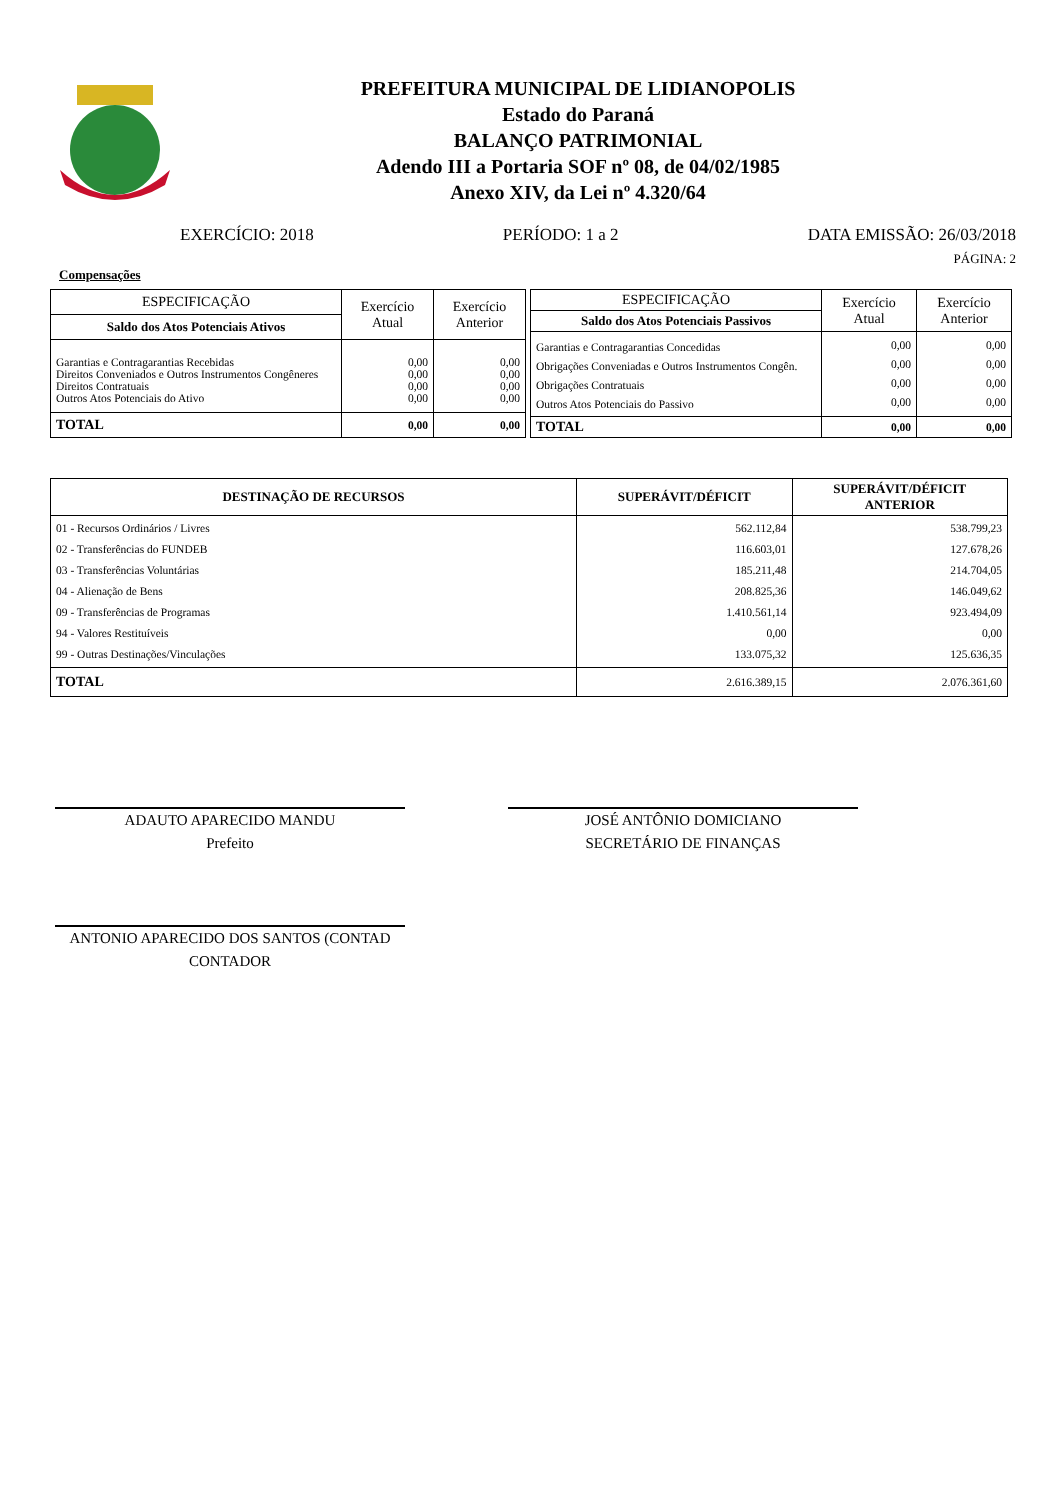PREFEITURA MUNICIPAL DE LIDIANOPOLIS
Estado do Paraná
BALANÇO PATRIMONIAL
Adendo III a Portaria SOF nº 08, de 04/02/1985
Anexo XIV, da Lei nº 4.320/64
EXERCÍCIO: 2018 PERÍODO: 1 a 2 DATA EMISSÃO: 26/03/2018
PÁGINA: 2
Compensações
| ESPECIFICAÇÃO | Exercício Atual | Exercício Anterior |
| --- | --- | --- |
| Saldo dos Atos Potenciais Ativos | | |
| Garantias e Contragarantias Recebidas Direitos Conveniados e Outros Instrumentos Congêneres Direitos Contratuais Outros Atos Potenciais do Ativo | 0,00 0,00 0,00 0,00 | 0,00 0,00 0,00 0,00 |
| TOTAL | 0,00 | 0,00 |
| ESPECIFICAÇÃO | Exercício Atual | Exercício Anterior |
| --- | --- | --- |
| Saldo dos Atos Potenciais Passivos | | |
| Garantias e Contragarantias Concedidas Obrigações Conveniadas e Outros Instrumentos Congên. Obrigações Contratuais Outros Atos Potenciais do Passivo | 0,00 0,00 0,00 0,00 | 0,00 0,00 0,00 0,00 |
| TOTAL | 0,00 | 0,00 |
| DESTINAÇÃO DE RECURSOS | SUPERÁVIT/DÉFICIT | SUPERÁVIT/DÉFICIT ANTERIOR |
| --- | --- | --- |
| 01 - Recursos Ordinários / Livres 02 - Transferências do FUNDEB 03 - Transferências Voluntárias 04 - Alienação de Bens 09 - Transferências de Programas 94 - Valores Restituíveis 99 - Outras Destinações/Vinculações | 562.112,84 116.603,01 185.211,48 208.825,36 1.410.561,14 0,00 133.075,32 | 538.799,23 127.678,26 214.704,05 146.049,62 923.494,09 0,00 125.636,35 |
| TOTAL | 2.616.389,15 | 2.076.361,60 |
ADAUTO APARECIDO MANDU
Prefeito
JOSÉ ANTÔNIO DOMICIANO
SECRETÁRIO DE FINANÇAS
ANTONIO APARECIDO DOS SANTOS (CONTAD
CONTADOR